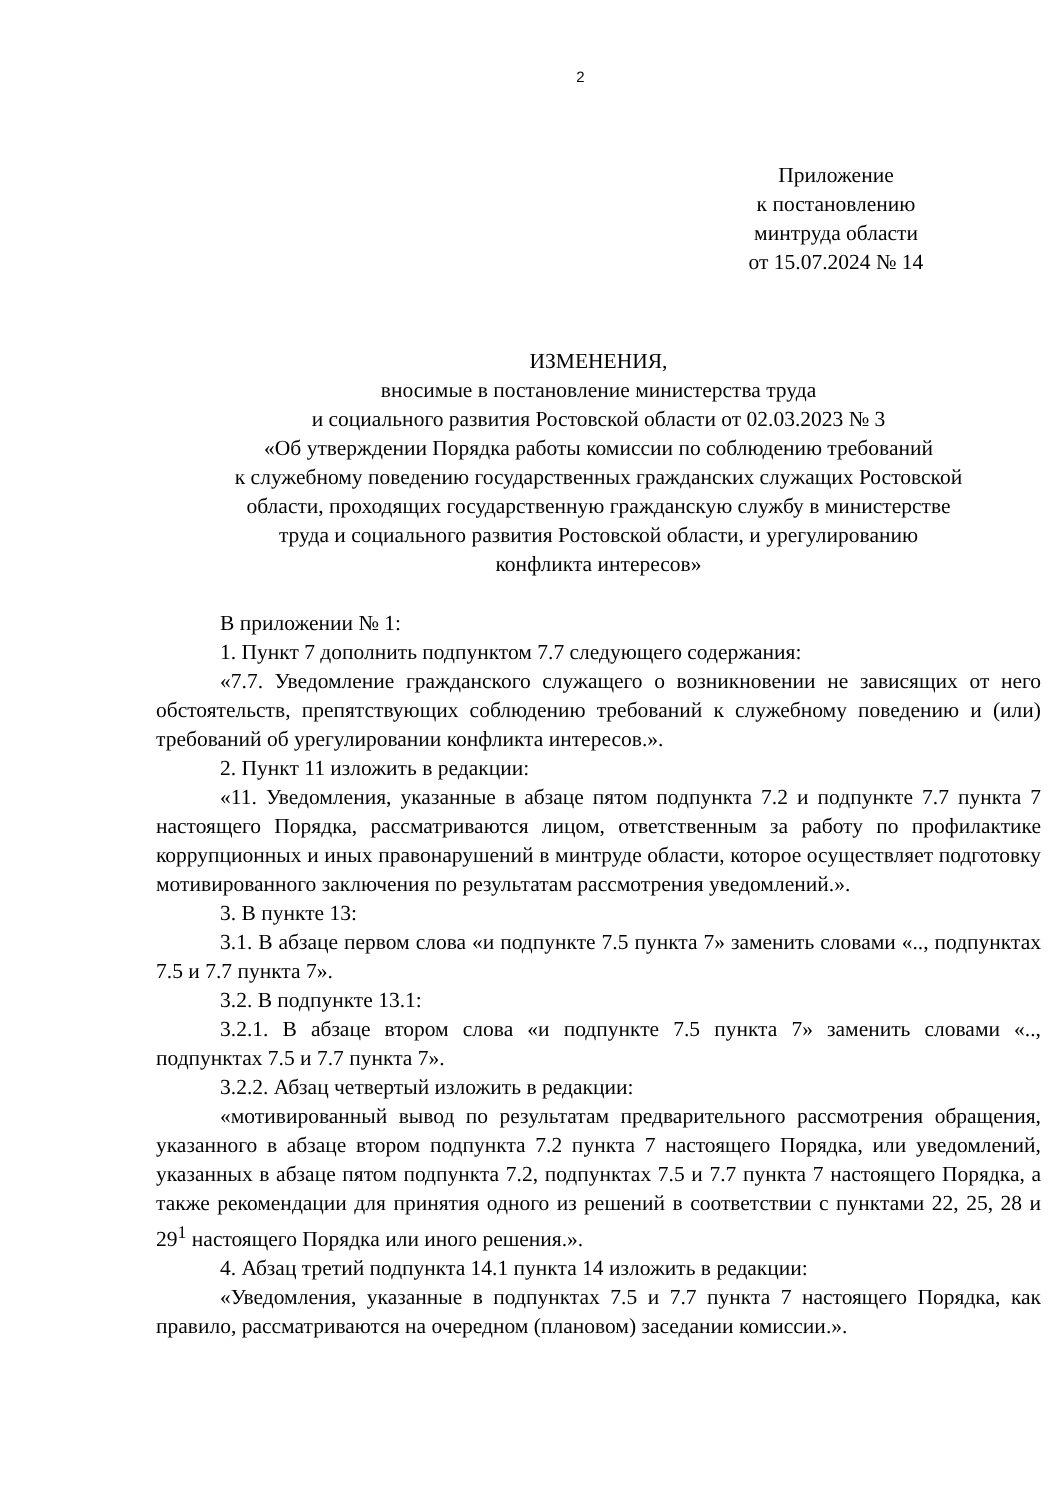2
Приложение
к постановлению
минтруда области
от 15.07.2024 № 14
ИЗМЕНЕНИЯ,
вносимые в постановление министерства труда
и социального развития Ростовской области от 02.03.2023 № 3
«Об утверждении Порядка работы комиссии по соблюдению требований
к служебному поведению государственных гражданских служащих Ростовской
области, проходящих государственную гражданскую службу в министерстве
труда и социального развития Ростовской области, и урегулированию
конфликта интересов»
В приложении № 1:
1. Пункт 7 дополнить подпунктом 7.7 следующего содержания:
«7.7. Уведомление гражданского служащего о возникновении не зависящих от него обстоятельств, препятствующих соблюдению требований к служебному поведению и (или) требований об урегулировании конфликта интересов.».
2. Пункт 11 изложить в редакции:
«11. Уведомления, указанные в абзаце пятом подпункта 7.2 и подпункте 7.7 пункта 7 настоящего Порядка, рассматриваются лицом, ответственным за работу по профилактике коррупционных и иных правонарушений в минтруде области, которое осуществляет подготовку мотивированного заключения по результатам рассмотрения уведомлений.».
3. В пункте 13:
3.1. В абзаце первом слова «и подпункте 7.5 пункта 7» заменить словами «.., подпунктах 7.5 и 7.7 пункта 7».
3.2. В подпункте 13.1:
3.2.1. В абзаце втором слова «и подпункте 7.5 пункта 7» заменить словами «.., подпунктах 7.5 и 7.7 пункта 7».
3.2.2. Абзац четвертый изложить в редакции:
«мотивированный вывод по результатам предварительного рассмотрения обращения, указанного в абзаце втором подпункта 7.2 пункта 7 настоящего Порядка, или уведомлений, указанных в абзаце пятом подпункта 7.2, подпунктах 7.5 и 7.7 пункта 7 настоящего Порядка, а также рекомендации для принятия одного из решений в соответствии с пунктами 22, 25, 28 и 29<sup>1</sup> настоящего Порядка или иного решения.».
4. Абзац третий подпункта 14.1 пункта 14 изложить в редакции:
«Уведомления, указанные в подпунктах 7.5 и 7.7 пункта 7 настоящего Порядка, как правило, рассматриваются на очередном (плановом) заседании комиссии.».